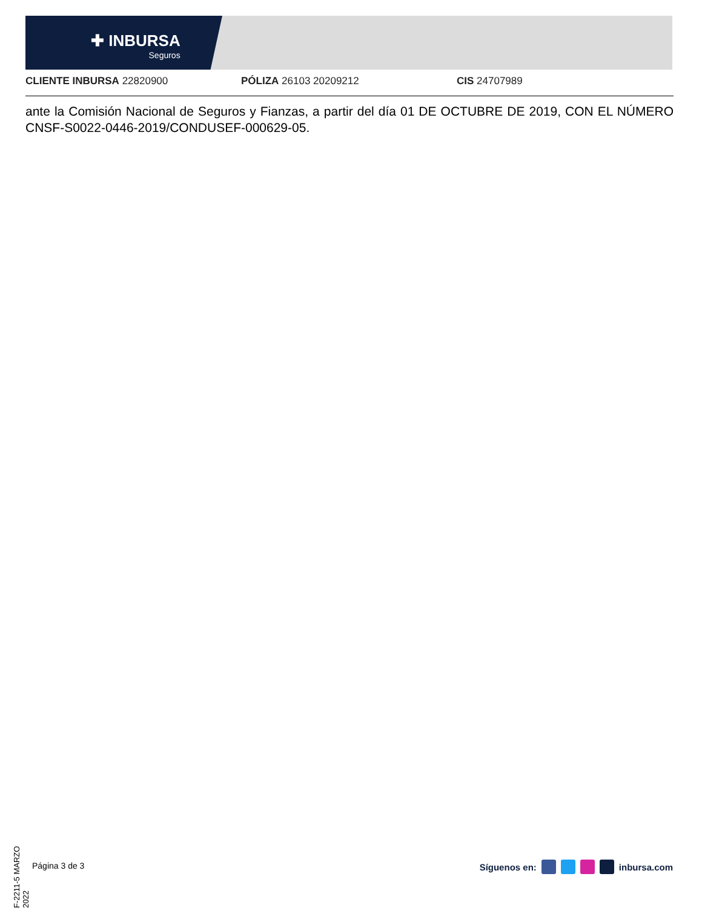✚ INBURSA
Seguros
CLIENTE INBURSA 22820900 PÓLIZA 26103 20209212 CIS 24707989
ante la Comisión Nacional de Seguros y Fianzas, a partir del día 01 DE OCTUBRE DE 2019, CON EL NÚMERO CNSF-S0022-0446-2019/CONDUSEF-000629-05.
F-2211-5 MARZO 2022
Página 3 de 3 Síguenos en: inbursa.com